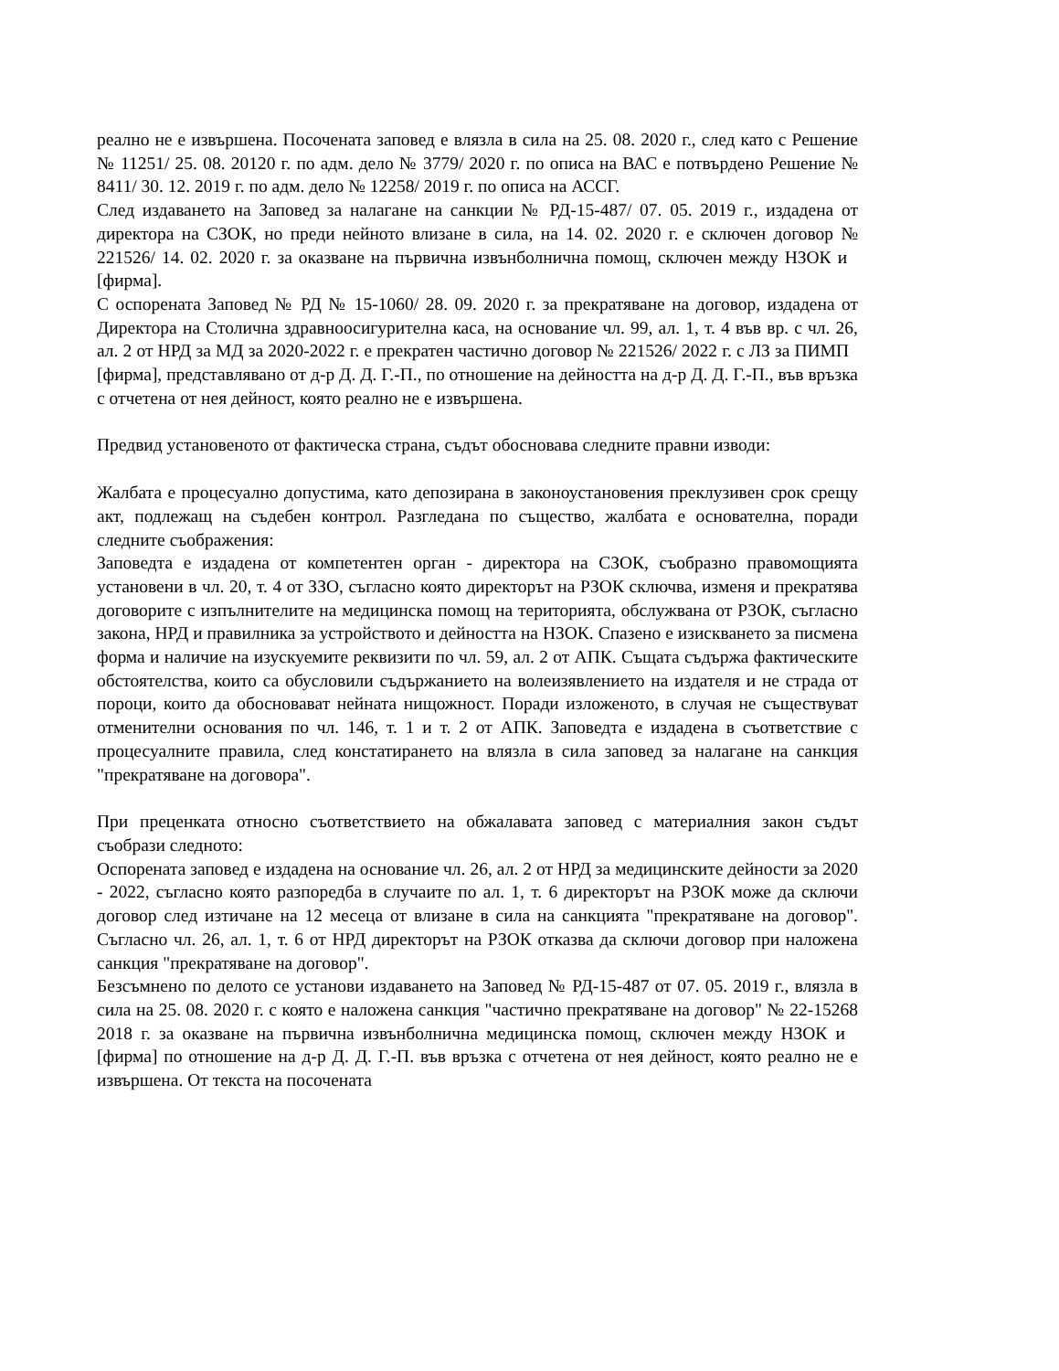реално не е извършена. Посочената заповед е влязла в сила на 25. 08. 2020 г., след като с Решение № 11251/ 25. 08. 20120 г. по адм. дело № 3779/ 2020 г. по описа на ВАС е потвърдено Решение № 8411/ 30. 12. 2019 г. по адм. дело № 12258/ 2019 г. по описа на АССГ.
След издаването на Заповед за налагане на санкции № РД-15-487/ 07. 05. 2019 г., издадена от директора на СЗОК, но преди нейното влизане в сила, на 14. 02. 2020 г. е сключен договор № 221526/ 14. 02. 2020 г. за оказване на първична извънболнична помощ, сключен между НЗОК и [фирма].
С оспорената Заповед № РД № 15-1060/ 28. 09. 2020 г. за прекратяване на договор, издадена от Директора на Столична здравноосигурителна каса, на основание чл. 99, ал. 1, т. 4 във вр. с чл. 26, ал. 2 от НРД за МД за 2020-2022 г. е прекратен частично договор № 221526/ 2022 г. с ЛЗ за ПИМП [фирма], представлявано от д-р Д. Д. Г.-П., по отношение на дейността на д-р Д. Д. Г.-П., във връзка с отчетена от нея дейност, която реално не е извършена.
Предвид установеното от фактическа страна, съдът обосновава следните правни изводи:
Жалбата е процесуално допустима, като депозирана в законоустановения преклузивен срок срещу акт, подлежащ на съдебен контрол. Разгледана по същество, жалбата е основателна, поради следните съображения:
Заповедта е издадена от компетентен орган - директора на СЗОК, съобразно правомощията установени в чл. 20, т. 4 от ЗЗО, съгласно която директорът на РЗОК сключва, изменя и прекратява договорите с изпълнителите на медицинска помощ на територията, обслужвана от РЗОК, съгласно закона, НРД и правилника за устройството и дейността на НЗОК. Спазено е изискването за писмена форма и наличие на изускуемите реквизити по чл. 59, ал. 2 от АПК. Същата съдържа фактическите обстоятелства, които са обусловили съдържанието на волеизявлението на издателя и не страда от пороци, които да обосновават нейната нищожност. Поради изложеното, в случая не съществуват отменителни основания по чл. 146, т. 1 и т. 2 от АПК. Заповедта е издадена в съответствие с процесуалните правила, след констатирането на влязла в сила заповед за налагане на санкция "прекратяване на договора".
При преценката относно съответствието на обжалавата заповед с материалния закон съдът съобрази следното:
Оспорената заповед е издадена на основание чл. 26, ал. 2 от НРД за медицинските дейности за 2020 - 2022, съгласно която разпоредба в случаите по ал. 1, т. 6 директорът на РЗОК може да сключи договор след изтичане на 12 месеца от влизане в сила на санкцията "прекратяване на договор". Съгласно чл. 26, ал. 1, т. 6 от НРД директорът на РЗОК отказва да сключи договор при наложена санкция "прекратяване на договор".
Безсъмнено по делото се установи издаването на Заповед № РД-15-487 от 07. 05. 2019 г., влязла в сила на 25. 08. 2020 г. с която е наложена санкция "частично прекратяване на договор" № 22-15268 2018 г. за оказване на първична извънболнична медицинска помощ, сключен между НЗОК и [фирма] по отношение на д-р Д. Д. Г.-П. във връзка с отчетена от нея дейност, която реално не е извършена. От текста на посочената